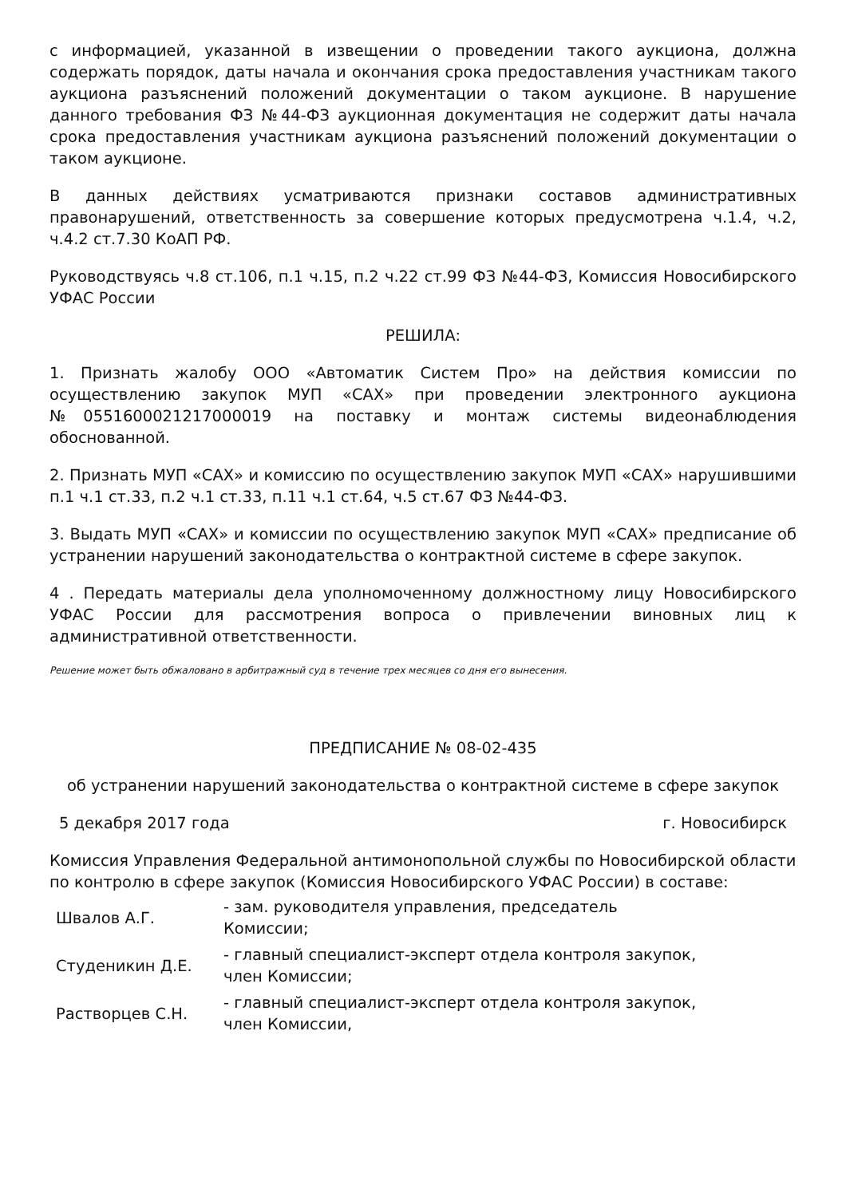с информацией, указанной в извещении о проведении такого аукциона, должна содержать порядок, даты начала и окончания срока предоставления участникам такого аукциона разъяснений положений документации о таком аукционе. В нарушение данного требования ФЗ №44-ФЗ аукционная документация не содержит даты начала срока предоставления участникам аукциона разъяснений положений документации о таком аукционе.
В данных действиях усматриваются признаки составов административных правонарушений, ответственность за совершение которых предусмотрена ч.1.4, ч.2, ч.4.2 ст.7.30 КоАП РФ.
Руководствуясь ч.8 ст.106, п.1 ч.15, п.2 ч.22 ст.99 ФЗ №44-ФЗ, Комиссия Новосибирского УФАС России
РЕШИЛА:
1. Признать жалобу ООО «Автоматик Систем Про» на действия комиссии по осуществлению закупок МУП «САХ» при проведении электронного аукциона №0551600021217000019 на поставку и монтаж системы видеонаблюдения обоснованной.
2. Признать МУП «САХ» и комиссию по осуществлению закупок МУП «САХ» нарушившими п.1 ч.1 ст.33, п.2 ч.1 ст.33, п.11 ч.1 ст.64, ч.5 ст.67 ФЗ №44-ФЗ.
3. Выдать МУП «САХ» и комиссии по осуществлению закупок МУП «САХ» предписание об устранении нарушений законодательства о контрактной системе в сфере закупок.
4 . Передать материалы дела уполномоченному должностному лицу Новосибирского УФАС России для рассмотрения вопроса о привлечении виновных лиц к административной ответственности.
Решение может быть обжаловано в арбитражный суд в течение трех месяцев со дня его вынесения.
ПРЕДПИСАНИЕ № 08-02-435
об устранении нарушений законодательства о контрактной системе в сфере закупок
5 декабря 2017 года г. Новосибирск
Комиссия Управления Федеральной антимонопольной службы по Новосибирской области по контролю в сфере закупок (Комиссия Новосибирского УФАС России) в составе:
| Швалов А.Г. | - зам. руководителя управления, председатель Комиссии; |
| Студеникин Д.Е. | - главный специалист-эксперт отдела контроля закупок, член Комиссии; |
| Растворцев С.Н. | - главный специалист-эксперт отдела контроля закупок, член Комиссии, |